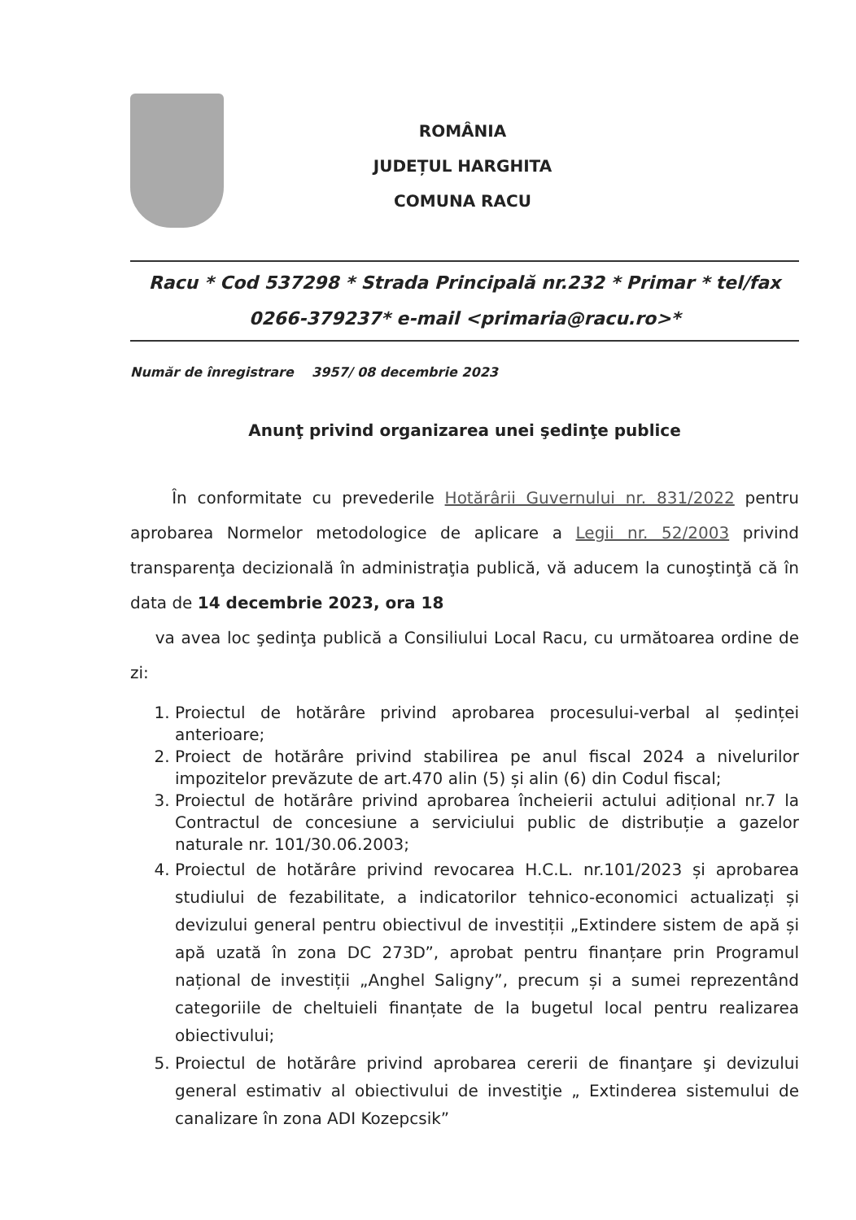ROMÂNIA
JUDEȚUL HARGHITA
COMUNA RACU
Racu * Cod 537298 * Strada Principală nr.232 * Primar * tel/fax
0266-379237* e-mail <primaria@racu.ro>*
Număr de înregistrare 3957/ 08 decembrie 2023
Anunţ privind organizarea unei şedinţe publice
În conformitate cu prevederile Hotărârii Guvernului nr. 831/2022 pentru aprobarea Normelor metodologice de aplicare a Legii nr. 52/2003 privind transparenţa decizională în administraţia publică, vă aducem la cunoştinţă că în data de 14 decembrie 2023, ora 18
va avea loc şedinţa publică a Consiliului Local Racu, cu următoarea ordine de zi:
1. Proiectul de hotărâre privind aprobarea procesului-verbal al ședinței anterioare;
2. Proiect de hotărâre privind stabilirea pe anul fiscal 2024 a nivelurilor impozitelor prevăzute de art.470 alin (5) și alin (6) din Codul fiscal;
3. Proiectul de hotărâre privind aprobarea încheierii actului adițional nr.7 la Contractul de concesiune a serviciului public de distribuție a gazelor naturale nr. 101/30.06.2003;
4. Proiectul de hotărâre privind revocarea H.C.L. nr.101/2023 și aprobarea studiului de fezabilitate, a indicatorilor tehnico-economici actualizați și devizului general pentru obiectivul de investiții „Extindere sistem de apă și apă uzată în zona DC 273D”, aprobat pentru finanțare prin Programul național de investiții „Anghel Saligny”, precum și a sumei reprezentând categoriile de cheltuieli finanțate de la bugetul local pentru realizarea obiectivului;
5. Proiectul de hotărâre privind aprobarea cererii de finanţare şi devizului general estimativ al obiectivului de investiţie „ Extinderea sistemului de canalizare în zona ADI Kozepcsik”